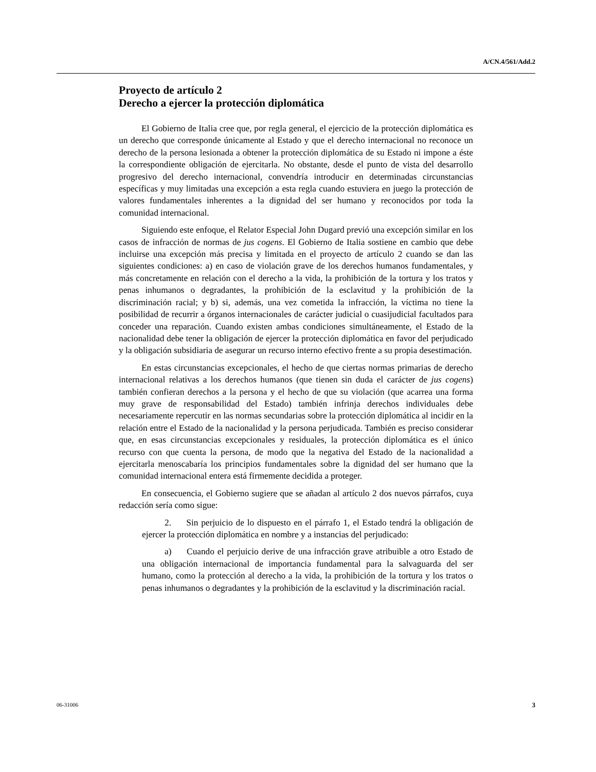A/CN.4/561/Add.2
Proyecto de artículo 2
Derecho a ejercer la protección diplomática
El Gobierno de Italia cree que, por regla general, el ejercicio de la protección diplomática es un derecho que corresponde únicamente al Estado y que el derecho internacional no reconoce un derecho de la persona lesionada a obtener la protección diplomática de su Estado ni impone a éste la correspondiente obligación de ejercitarla. No obstante, desde el punto de vista del desarrollo progresivo del derecho internacional, convendría introducir en determinadas circunstancias específicas y muy limitadas una excepción a esta regla cuando estuviera en juego la protección de valores fundamentales inherentes a la dignidad del ser humano y reconocidos por toda la comunidad internacional.
Siguiendo este enfoque, el Relator Especial John Dugard previó una excepción similar en los casos de infracción de normas de jus cogens. El Gobierno de Italia sostiene en cambio que debe incluirse una excepción más precisa y limitada en el proyecto de artículo 2 cuando se dan las siguientes condiciones: a) en caso de violación grave de los derechos humanos fundamentales, y más concretamente en relación con el derecho a la vida, la prohibición de la tortura y los tratos y penas inhumanos o degradantes, la prohibición de la esclavitud y la prohibición de la discriminación racial; y b) si, además, una vez cometida la infracción, la víctima no tiene la posibilidad de recurrir a órganos internacionales de carácter judicial o cuasijudicial facultados para conceder una reparación. Cuando existen ambas condiciones simultáneamente, el Estado de la nacionalidad debe tener la obligación de ejercer la protección diplomática en favor del perjudicado y la obligación subsidiaria de asegurar un recurso interno efectivo frente a su propia desestimación.
En estas circunstancias excepcionales, el hecho de que ciertas normas primarias de derecho internacional relativas a los derechos humanos (que tienen sin duda el carácter de jus cogens) también confieran derechos a la persona y el hecho de que su violación (que acarrea una forma muy grave de responsabilidad del Estado) también infrinja derechos individuales debe necesariamente repercutir en las normas secundarias sobre la protección diplomática al incidir en la relación entre el Estado de la nacionalidad y la persona perjudicada. También es preciso considerar que, en esas circunstancias excepcionales y residuales, la protección diplomática es el único recurso con que cuenta la persona, de modo que la negativa del Estado de la nacionalidad a ejercitarla menoscabaría los principios fundamentales sobre la dignidad del ser humano que la comunidad internacional entera está firmemente decidida a proteger.
En consecuencia, el Gobierno sugiere que se añadan al artículo 2 dos nuevos párrafos, cuya redacción sería como sigue:
2. Sin perjuicio de lo dispuesto en el párrafo 1, el Estado tendrá la obligación de ejercer la protección diplomática en nombre y a instancias del perjudicado:
a) Cuando el perjuicio derive de una infracción grave atribuible a otro Estado de una obligación internacional de importancia fundamental para la salvaguarda del ser humano, como la protección al derecho a la vida, la prohibición de la tortura y los tratos o penas inhumanos o degradantes y la prohibición de la esclavitud y la discriminación racial.
06-31006 3